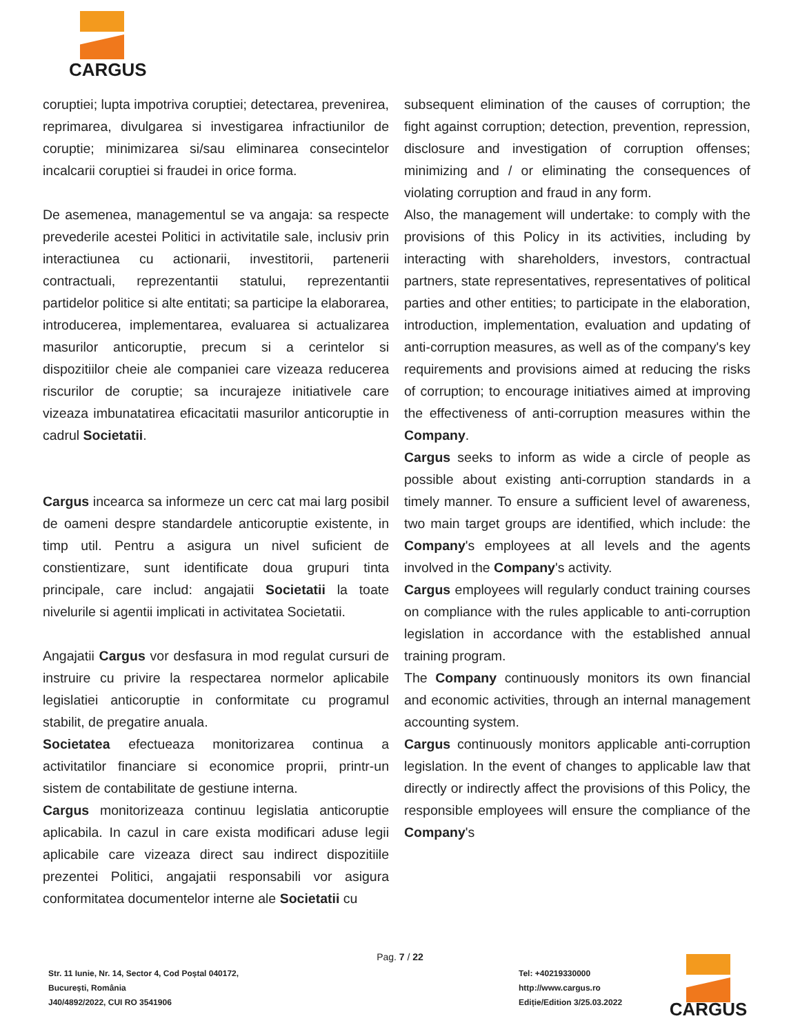CARGUS
coruptiei; lupta impotriva coruptiei; detectarea, prevenirea, reprimarea, divulgarea si investigarea infractiunilor de coruptie; minimizarea si/sau eliminarea consecintelor incalcarii coruptiei si fraudei in orice forma.
De asemenea, managementul se va angaja: sa respecte prevederile acestei Politici in activitatile sale, inclusiv prin interactiunea cu actionarii, investitorii, partenerii contractuali, reprezentantii statului, reprezentantii partidelor politice si alte entitati; sa participe la elaborarea, introducerea, implementarea, evaluarea si actualizarea masurilor anticoruptie, precum si a cerintelor si dispozitiilor cheie ale companiei care vizeaza reducerea riscurilor de coruptie; sa incurajeze initiativele care vizeaza imbunatatirea eficacitatii masurilor anticoruptie in cadrul Societatii.
Cargus incearca sa informeze un cerc cat mai larg posibil de oameni despre standardele anticoruptie existente, in timp util. Pentru a asigura un nivel suficient de constientizare, sunt identificate doua grupuri tinta principale, care includ: angajatii Societatii la toate nivelurile si agentii implicati in activitatea Societatii.
Angajatii Cargus vor desfasura in mod regulat cursuri de instruire cu privire la respectarea normelor aplicabile legislatiei anticoruptie in conformitate cu programul stabilit, de pregatire anuala.
Societatea efectueaza monitorizarea continua a activitatilor financiare si economice proprii, printr-un sistem de contabilitate de gestiune interna.
Cargus monitorizeaza continuu legislatia anticoruptie aplicabila. In cazul in care exista modificari aduse legii aplicabile care vizeaza direct sau indirect dispozitiile prezentei Politici, angajatii responsabili vor asigura conformitatea documentelor interne ale Societatii cu
subsequent elimination of the causes of corruption; the fight against corruption; detection, prevention, repression, disclosure and investigation of corruption offenses; minimizing and / or eliminating the consequences of violating corruption and fraud in any form.
Also, the management will undertake: to comply with the provisions of this Policy in its activities, including by interacting with shareholders, investors, contractual partners, state representatives, representatives of political parties and other entities; to participate in the elaboration, introduction, implementation, evaluation and updating of anti-corruption measures, as well as of the company's key requirements and provisions aimed at reducing the risks of corruption; to encourage initiatives aimed at improving the effectiveness of anti-corruption measures within the Company.
Cargus seeks to inform as wide a circle of people as possible about existing anti-corruption standards in a timely manner. To ensure a sufficient level of awareness, two main target groups are identified, which include: the Company's employees at all levels and the agents involved in the Company's activity.
Cargus employees will regularly conduct training courses on compliance with the rules applicable to anti-corruption legislation in accordance with the established annual training program.
The Company continuously monitors its own financial and economic activities, through an internal management accounting system.
Cargus continuously monitors applicable anti-corruption legislation. In the event of changes to applicable law that directly or indirectly affect the provisions of this Policy, the responsible employees will ensure the compliance of the Company's
Pag. 7 / 22
Str. 11 Iunie, Nr. 14, Sector 4, Cod Poștal 040172,
București, România
J40/4892/2022, CUI RO 3541906
Tel: +40219330000
http://www.cargus.ro
Ediție/Edition 3/25.03.2022
CARGUS